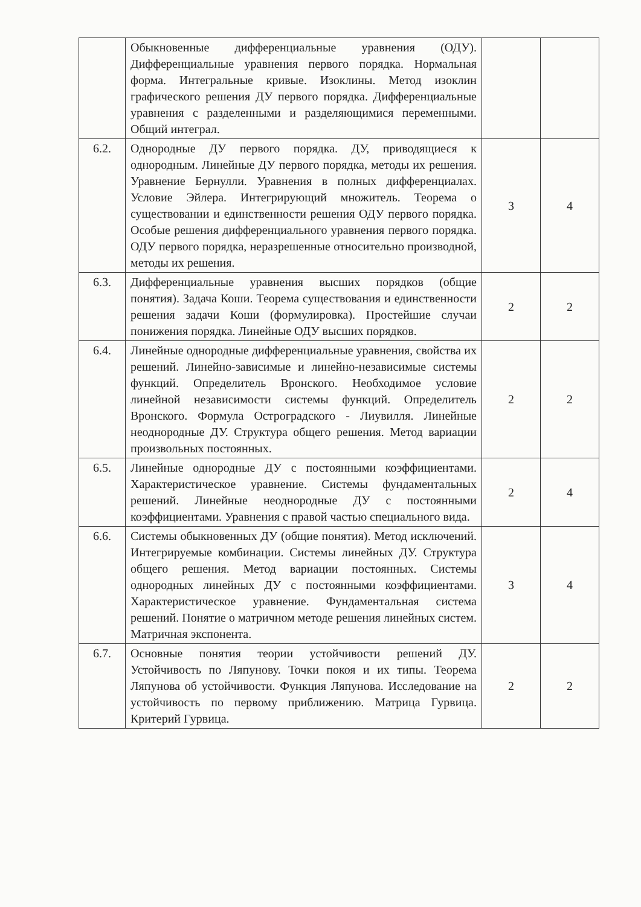| | Обыкновенные дифференциальные уравнения (ОДУ). Дифференциальные уравнения первого порядка. Нормальная форма. Интегральные кривые. Изоклины. Метод изоклин графического решения ДУ первого порядка. Дифференциальные уравнения с разделенными и разделяющимися переменными. Общий интеграл. | | |
| 6.2. | Однородные ДУ первого порядка. ДУ, приводящиеся к однородным. Линейные ДУ первого порядка, методы их решения. Уравнение Бернулли. Уравнения в полных дифференциалах. Условие Эйлера. Интегрирующий множитель. Теорема о существовании и единственности решения ОДУ первого порядка. Особые решения дифференциального уравнения первого порядка. ОДУ первого порядка, неразрешенные относительно производной, методы их решения. | 3 | 4 |
| 6.3. | Дифференциальные уравнения высших порядков (общие понятия). Задача Коши. Теорема существования и единственности решения задачи Коши (формулировка). Простейшие случаи понижения порядка. Линейные ОДУ высших порядков. | 2 | 2 |
| 6.4. | Линейные однородные дифференциальные уравнения, свойства их решений. Линейно-зависимые и линейно-независимые системы функций. Определитель Вронского. Необходимое условие линейной независимости системы функций. Определитель Вронского. Формула Остроградского - Лиувилля. Линейные неоднородные ДУ. Структура общего решения. Метод вариации произвольных постоянных. | 2 | 2 |
| 6.5. | Линейные однородные ДУ с постоянными коэффициентами. Характеристическое уравнение. Системы фундаментальных решений. Линейные неоднородные ДУ с постоянными коэффициентами. Уравнения с правой частью специального вида. | 2 | 4 |
| 6.6. | Системы обыкновенных ДУ (общие понятия). Метод исключений. Интегрируемые комбинации. Системы линейных ДУ. Структура общего решения. Метод вариации постоянных. Системы однородных линейных ДУ с постоянными коэффициентами. Характеристическое уравнение. Фундаментальная система решений. Понятие о матричном методе решения линейных систем. Матричная экспонента. | 3 | 4 |
| 6.7. | Основные понятия теории устойчивости решений ДУ. Устойчивость по Ляпунову. Точки покоя и их типы. Теорема Ляпунова об устойчивости. Функция Ляпунова. Исследование на устойчивость по первому приближению. Матрица Гурвица. Критерий Гурвица. | 2 | 2 |